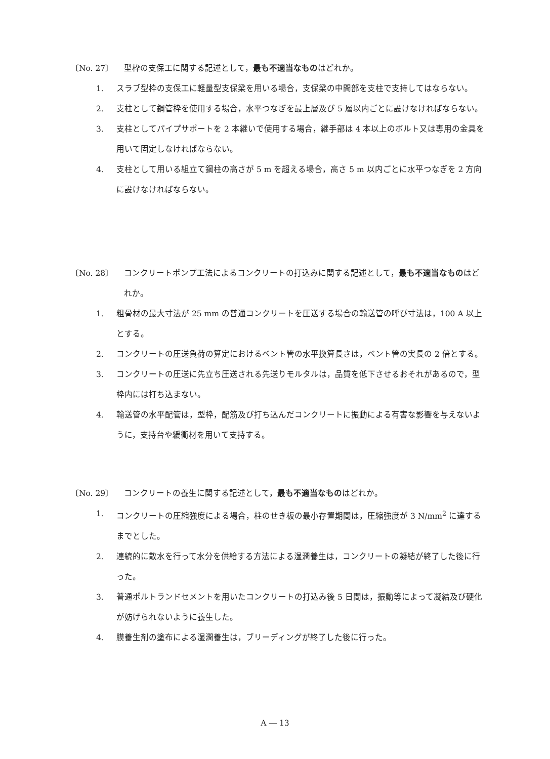〔No. 27〕 型枠の支保工に関する記述として，最も不適当なものはどれか。
1. スラブ型枠の支保工に軽量型支保梁を用いる場合，支保梁の中間部を支柱で支持してはならない。
2. 支柱として鋼管枠を使用する場合，水平つなぎを最上層及び 5 層以内ごとに設けなければならない。
3. 支柱としてパイプサポートを 2 本継いで使用する場合，継手部は 4 本以上のボルト又は専用の金具を用いて固定しなければならない。
4. 支柱として用いる組立て鋼柱の高さが 5 m を超える場合，高さ 5 m 以内ごとに水平つなぎを 2 方向に設けなければならない。
〔No. 28〕 コンクリートポンプ工法によるコンクリートの打込みに関する記述として，最も不適当なものはどれか。
1. 粗骨材の最大寸法が 25 mm の普通コンクリートを圧送する場合の輸送管の呼び寸法は，100 A 以上とする。
2. コンクリートの圧送負荷の算定におけるベント管の水平換算長さは，ベント管の実長の 2 倍とする。
3. コンクリートの圧送に先立ち圧送される先送りモルタルは，品質を低下させるおそれがあるので，型枠内には打ち込まない。
4. 輸送管の水平配管は，型枠，配筋及び打ち込んだコンクリートに振動による有害な影響を与えないように，支持台や緩衝材を用いて支持する。
〔No. 29〕 コンクリートの養生に関する記述として，最も不適当なものはどれか。
1. コンクリートの圧縮強度による場合，柱のせき板の最小存置期間は，圧縮強度が 3 N/mm<sup>2</sup> に達するまでとした。
2. 連続的に散水を行って水分を供給する方法による湿潤養生は，コンクリートの凝結が終了した後に行った。
3. 普通ポルトランドセメントを用いたコンクリートの打込み後 5 日間は，振動等によって凝結及び硬化が妨げられないように養生した。
4. 膜養生剤の塗布による湿潤養生は，ブリーディングが終了した後に行った。
A ― 13